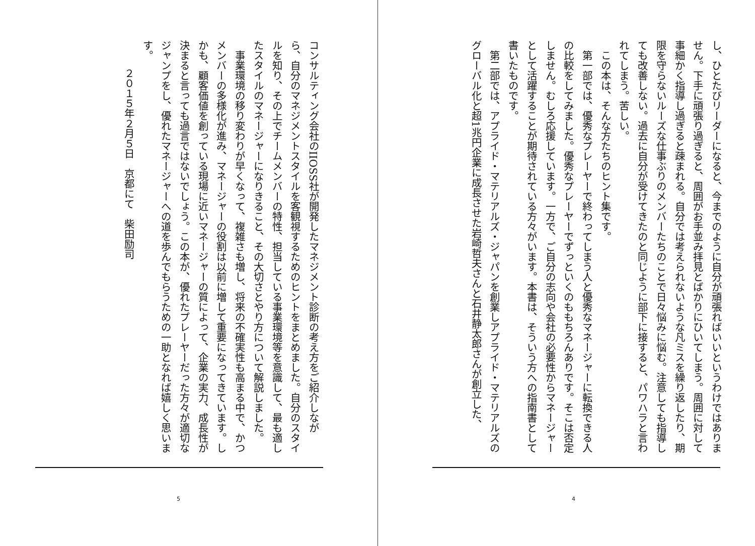し、ひとたびリーダーになると、今までのように自分が頑張ればいいというわけではありません。下手に頑張り過ぎると、周囲がお手並み拝見とばかりにひいてしまう。周囲に対して事細かく指導し過ぎると疎まれる。自分では考えられないような凡ミスを繰り返したり、期限を守らないルーズな仕事ぶりのメンバーたちのことで日々悩みに悩む。注意しても指導しても改善しない。過去に自分が受けてきたのと同じように部下に接すると、パワハラと言われてしまう。苦しい。
　この本は、そんな方たちのヒント集です。
　第一部では、優秀なプレーヤーで終わってしまう人と優秀なマネージャーに転換できる人の比較をしてみました。優秀なプレーヤーでずっといくのももちろんありです。そこは否定しません。むしろ応援しています。一方で、ご自分の志向や会社の必要性からマネージャーとして活躍することが期待されている方々がいます。本書は、そういう方への指南書として書いたものです。
　第二部では、アプライド・マテリアルズ・ジャパンを創業しアプライド・マテリアルズのグローバル化と超1兆円企業に成長させた岩崎哲夫さんと石井静太郎さんが創立した、
4
コンサルティング会社のIIOSS社が開発したマネジメント診断の考え方をご紹介しながら、自分のマネジメントスタイルを客観視するためのヒントをまとめました。自分のスタイルを知り、その上でチームメンバーの特性、担当している事業環境等を意識して、最も適したスタイルのマネージャーになりきること、その大切さとやり方について解説しました。
　事業環境の移り変わりが早くなって、複雑さも増し、将来の不確実性も高まる中で、かつメンバーの多様化が進み、マネージャーの役割は以前に増して重要になってきています。しかも、顧客価値を創っている現場に近いマネージャーの質によって、企業の実力、成長性が決まると言っても過言ではないでしょう。この本が、優れたプレーヤーだった方々が適切なジャンプをし、優れたマネージャーへの道を歩んでもらうための一助となれば嬉しく思います。
２０１５年２月５日　京都にて　柴田励司
5